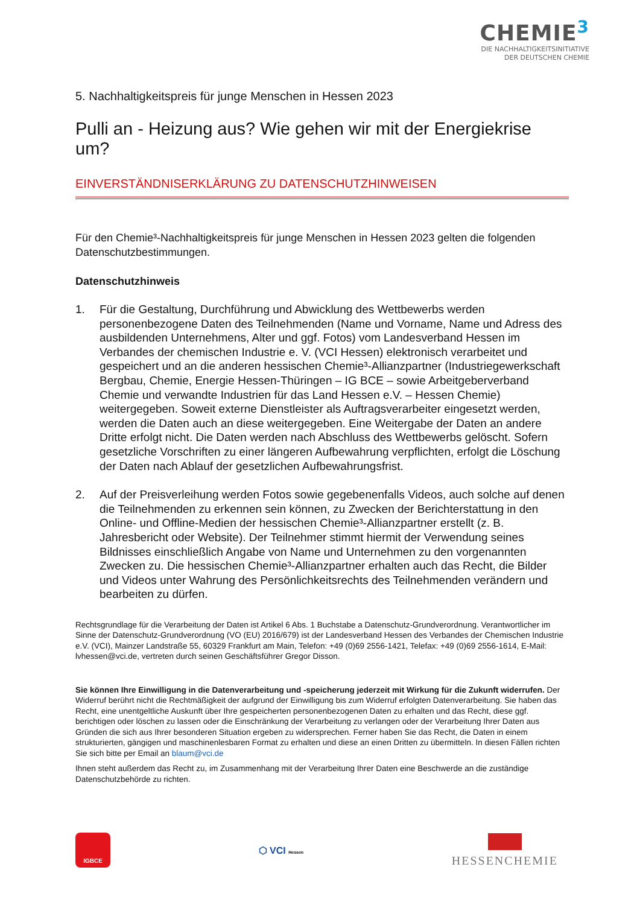CHEMIE<sup>3</sup>
DIE NACHHALTIGKEITSINITIATIVE
DER DEUTSCHEN CHEMIE
5. Nachhaltigkeitspreis für junge Menschen in Hessen 2023
Pulli an - Heizung aus? Wie gehen wir mit der Energiekrise um?
EINVERSTÄNDNISERKLÄRUNG ZU DATENSCHUTZHINWEISEN
Für den Chemie³-Nachhaltigkeitspreis für junge Menschen in Hessen 2023 gelten die folgenden Datenschutzbestimmungen.
Datenschutzhinweis
1. Für die Gestaltung, Durchführung und Abwicklung des Wettbewerbs werden personenbezogene Daten des Teilnehmenden (Name und Vorname, Name und Adress des ausbildenden Unternehmens, Alter und ggf. Fotos) vom Landesverband Hessen im Verbandes der chemischen Industrie e. V. (VCI Hessen) elektronisch verarbeitet und gespeichert und an die anderen hessischen Chemie³-Allianzpartner (Industriegewerkschaft Bergbau, Chemie, Energie Hessen-Thüringen – IG BCE – sowie Arbeitgeberverband Chemie und verwandte Industrien für das Land Hessen e.V. – Hessen Chemie) weitergegeben. Soweit externe Dienstleister als Auftragsverarbeiter eingesetzt werden, werden die Daten auch an diese weitergegeben. Eine Weitergabe der Daten an andere Dritte erfolgt nicht. Die Daten werden nach Abschluss des Wettbewerbs gelöscht. Sofern gesetzliche Vorschriften zu einer längeren Aufbewahrung verpflichten, erfolgt die Löschung der Daten nach Ablauf der gesetzlichen Aufbewahrungsfrist.
2. Auf der Preisverleihung werden Fotos sowie gegebenenfalls Videos, auch solche auf denen die Teilnehmenden zu erkennen sein können, zu Zwecken der Berichterstattung in den Online- und Offline-Medien der hessischen Chemie³-Allianzpartner erstellt (z. B. Jahresbericht oder Website). Der Teilnehmer stimmt hiermit der Verwendung seines Bildnisses einschließlich Angabe von Name und Unternehmen zu den vorgenannten Zwecken zu. Die hessischen Chemie³-Allianzpartner erhalten auch das Recht, die Bilder und Videos unter Wahrung des Persönlichkeitsrechts des Teilnehmenden verändern und bearbeiten zu dürfen.
Rechtsgrundlage für die Verarbeitung der Daten ist Artikel 6 Abs. 1 Buchstabe a Datenschutz-Grundverordnung. Verantwortlicher im Sinne der Datenschutz-Grundverordnung (VO (EU) 2016/679) ist der Landesverband Hessen des Verbandes der Chemischen Industrie e.V. (VCI), Mainzer Landstraße 55, 60329 Frankfurt am Main, Telefon: +49 (0)69 2556-1421, Telefax: +49 (0)69 2556-1614, E-Mail: lvhessen@vci.de, vertreten durch seinen Geschäftsführer Gregor Disson.
Sie können Ihre Einwilligung in die Datenverarbeitung und -speicherung jederzeit mit Wirkung für die Zukunft widerrufen. Der Widerruf berührt nicht die Rechtmäßigkeit der aufgrund der Einwilligung bis zum Widerruf erfolgten Datenverarbeitung. Sie haben das Recht, eine unentgeltliche Auskunft über Ihre gespeicherten personenbezogenen Daten zu erhalten und das Recht, diese ggf. berichtigen oder löschen zu lassen oder die Einschränkung der Verarbeitung zu verlangen oder der Verarbeitung Ihrer Daten aus Gründen die sich aus Ihrer besonderen Situation ergeben zu widersprechen. Ferner haben Sie das Recht, die Daten in einem strukturierten, gängigen und maschinenlesbaren Format zu erhalten und diese an einen Dritten zu übermitteln. In diesen Fällen richten Sie sich bitte per Email an blaum@vci.de
Ihnen steht außerdem das Recht zu, im Zusammenhang mit der Verarbeitung Ihrer Daten eine Beschwerde an die zuständige Datenschutzbehörde zu richten.
IGBCE
⬡ VCI Hessen
HESSENCHEMIE